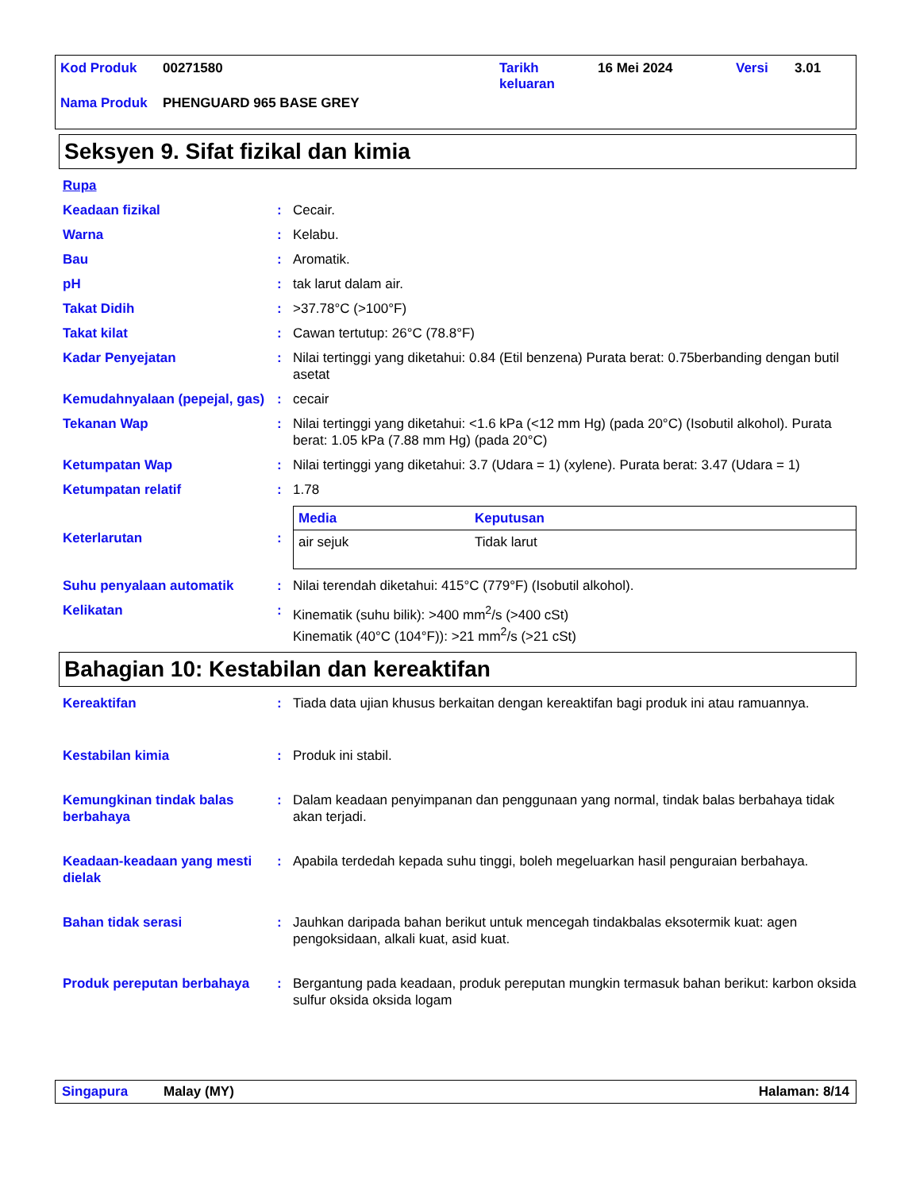| Kod Produk | 00271580 | Tarikh keluaran | 16 Mei 2024 | Versi | 3.01 |
| Nama Produk | PHENGUARD 965 BASE GREY | | | | |
Seksyen 9. Sifat fizikal dan kimia
Rupa
Keadaan fizikal : Cecair.
Warna : Kelabu.
Bau : Aromatik.
pH : tak larut dalam air.
Takat Didih : >37.78°C (>100°F)
Takat kilat : Cawan tertutup: 26°C (78.8°F)
Kadar Penyejatan : Nilai tertinggi yang diketahui: 0.84 (Etil benzena) Purata berat: 0.75berbanding dengan butil asetat
Kemudahnyalaan (pepejal, gas)
: cecair
Tekanan Wap : Nilai tertinggi yang diketahui: <1.6 kPa (<12 mm Hg) (pada 20°C) (Isobutil alkohol). Purata berat: 1.05 kPa (7.88 mm Hg) (pada 20°C)
Ketumpatan Wap : Nilai tertinggi yang diketahui: 3.7 (Udara = 1) (xylene). Purata berat: 3.47 (Udara = 1)
Ketumpatan relatif : 1.78
Keterlarutan :
| Media | Keputusan |
| --- | --- |
| air sejuk | Tidak larut |
Suhu penyalaan automatik : Nilai terendah diketahui: 415°C (779°F) (Isobutil alkohol).
Kelikatan : Kinematik (suhu bilik): >400 mm<sup>2</sup>/s (>400 cSt)
Kinematik (40°C (104°F)): >21 mm<sup>2</sup>/s (>21 cSt)
Bahagian 10: Kestabilan dan kereaktifan
Kereaktifan : Tiada data ujian khusus berkaitan dengan kereaktifan bagi produk ini atau ramuannya.
Kestabilan kimia : Produk ini stabil.
Kemungkinan tindak balas berbahaya
: Dalam keadaan penyimpanan dan penggunaan yang normal, tindak balas berbahaya tidak akan terjadi.
Keadaan-keadaan yang mesti dielak
: Apabila terdedah kepada suhu tinggi, boleh megeluarkan hasil penguraian berbahaya.
Bahan tidak serasi : Jauhkan daripada bahan berikut untuk mencegah tindakbalas eksotermik kuat: agen pengoksidaan, alkali kuat, asid kuat.
Produk pereputan berbahaya : Bergantung pada keadaan, produk pereputan mungkin termasuk bahan berikut: karbon oksida sulfur oksida oksida logam
Singapura Malay (MY) Halaman: 8/14